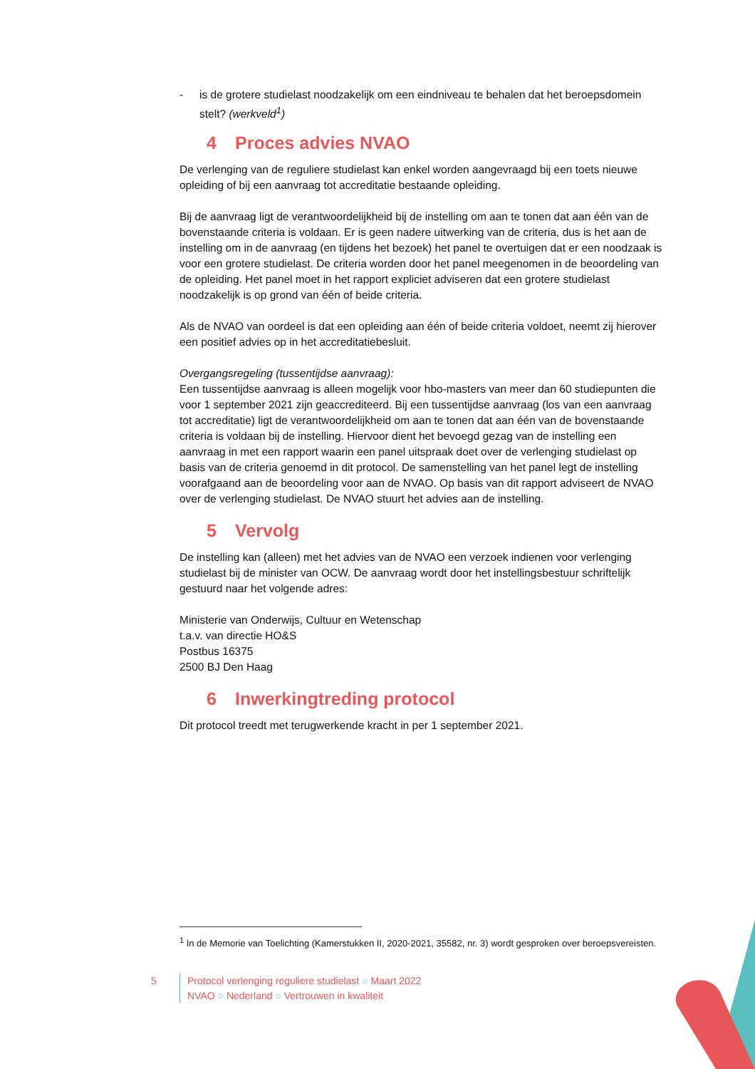- is de grotere studielast noodzakelijk om een eindniveau te behalen dat het beroepsdomein stelt? (werkveld<sup>1</sup>)
4 Proces advies NVAO
De verlenging van de reguliere studielast kan enkel worden aangevraagd bij een toets nieuwe opleiding of bij een aanvraag tot accreditatie bestaande opleiding.
Bij de aanvraag ligt de verantwoordelijkheid bij de instelling om aan te tonen dat aan één van de bovenstaande criteria is voldaan. Er is geen nadere uitwerking van de criteria, dus is het aan de instelling om in de aanvraag (en tijdens het bezoek) het panel te overtuigen dat er een noodzaak is voor een grotere studielast. De criteria worden door het panel meegenomen in de beoordeling van de opleiding. Het panel moet in het rapport expliciet adviseren dat een grotere studielast noodzakelijk is op grond van één of beide criteria.
Als de NVAO van oordeel is dat een opleiding aan één of beide criteria voldoet, neemt zij hierover een positief advies op in het accreditatiebesluit.
Overgangsregeling (tussentijdse aanvraag):
Een tussentijdse aanvraag is alleen mogelijk voor hbo-masters van meer dan 60 studiepunten die voor 1 september 2021 zijn geaccrediteerd. Bij een tussentijdse aanvraag (los van een aanvraag tot accreditatie) ligt de verantwoordelijkheid om aan te tonen dat aan één van de bovenstaande criteria is voldaan bij de instelling. Hiervoor dient het bevoegd gezag van de instelling een aanvraag in met een rapport waarin een panel uitspraak doet over de verlenging studielast op basis van de criteria genoemd in dit protocol. De samenstelling van het panel legt de instelling voorafgaand aan de beoordeling voor aan de NVAO. Op basis van dit rapport adviseert de NVAO over de verlenging studielast. De NVAO stuurt het advies aan de instelling.
5 Vervolg
De instelling kan (alleen) met het advies van de NVAO een verzoek indienen voor verlenging studielast bij de minister van OCW. De aanvraag wordt door het instellingsbestuur schriftelijk gestuurd naar het volgende adres:
Ministerie van Onderwijs, Cultuur en Wetenschap
t.a.v. van directie HO&S
Postbus 16375
2500 BJ Den Haag
6 Inwerkingtreding protocol
Dit protocol treedt met terugwerkende kracht in per 1 september 2021.
<sup>1</sup> In de Memorie van Toelichting (Kamerstukken II, 2020-2021, 35582, nr. 3) wordt gesproken over beroepsvereisten.
5 Protocol verlenging reguliere studielast ○ Maart 2022
NVAO ○ Nederland ○ Vertrouwen in kwaliteit